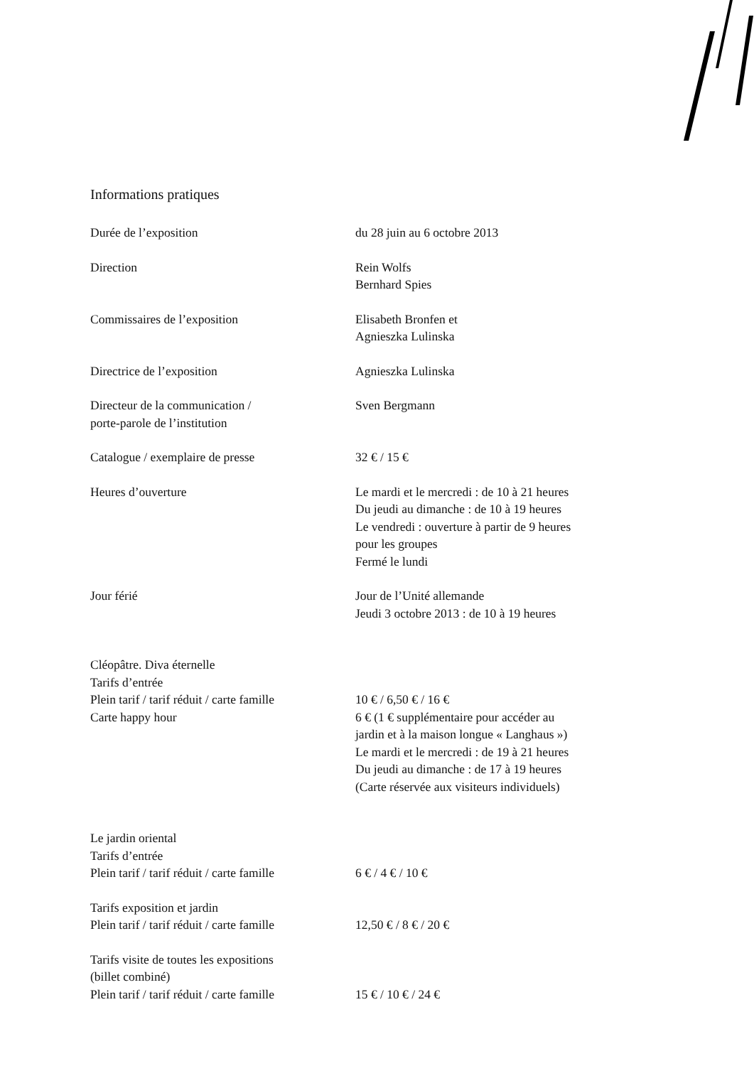Informations pratiques
| Durée de l’exposition | du 28 juin au 6 octobre 2013 |
| Direction | Rein Wolfs Bernhard Spies |
| Commissaires de l’exposition | Elisabeth Bronfen et Agnieszka Lulinska |
| Directrice de l’exposition | Agnieszka Lulinska |
| Directeur de la communication / porte-parole de l’institution | Sven Bergmann |
| Catalogue / exemplaire de presse | 32 € / 15 € |
| Heures d’ouverture | Le mardi et le mercredi : de 10 à 21 heures Du jeudi au dimanche : de 10 à 19 heures Le vendredi : ouverture à partir de 9 heures pour les groupes Fermé le lundi |
| Jour férié | Jour de l’Unité allemande Jeudi 3 octobre 2013 : de 10 à 19 heures |
| Cléopâtre. Diva éternelle Tarifs d’entrée | |
| Plein tarif / tarif réduit / carte famille | 10 € / 6,50 € / 16 € |
| Carte happy hour | 6 € (1 € supplémentaire pour accéder au jardin et à la maison longue « Langhaus ») Le mardi et le mercredi : de 19 à 21 heures Du jeudi au dimanche : de 17 à 19 heures (Carte réservée aux visiteurs individuels) |
| Le jardin oriental Tarifs d’entrée | |
| Plein tarif / tarif réduit / carte famille | 6 € / 4 € / 10 € |
| Tarifs exposition et jardin | |
| Plein tarif / tarif réduit / carte famille | 12,50 € / 8 € / 20 € |
| Tarifs visite de toutes les expositions (billet combiné) | |
| Plein tarif / tarif réduit / carte famille | 15 € / 10 € / 24 € |